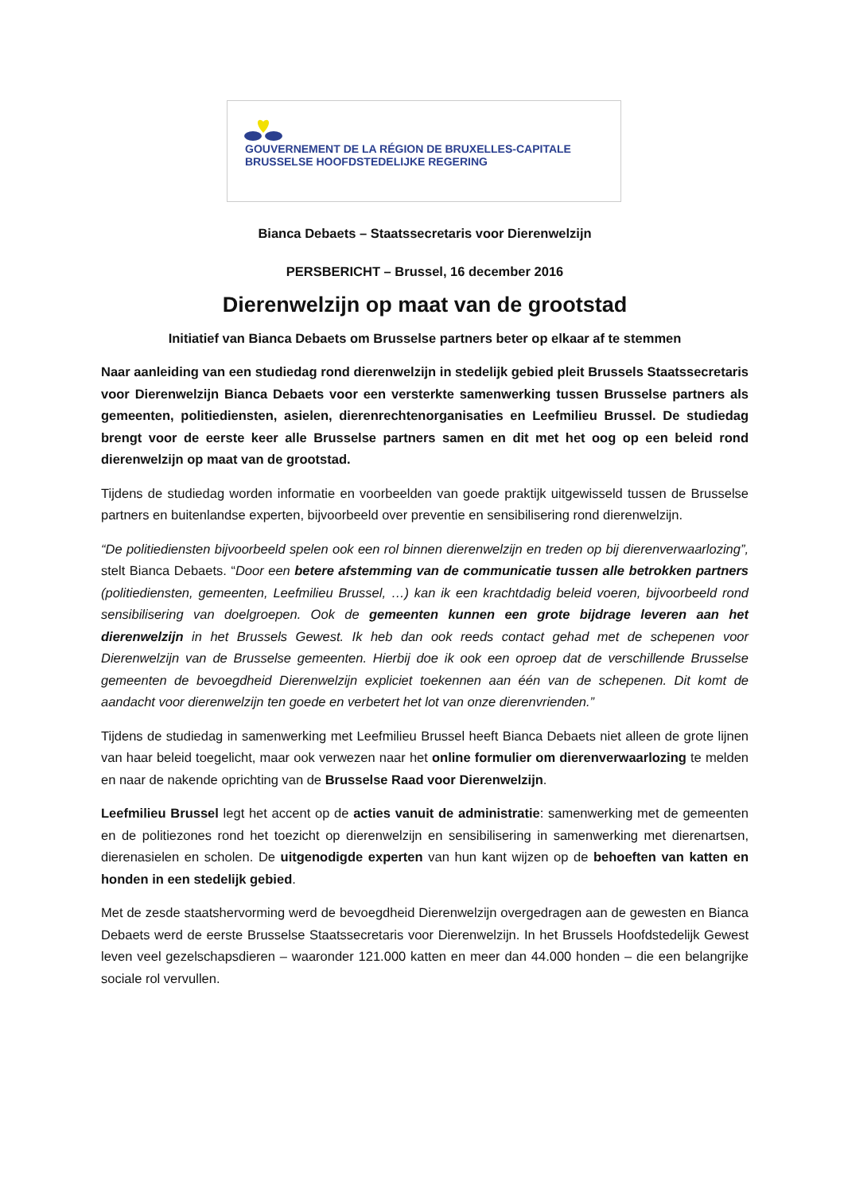GOUVERNEMENT DE LA RÉGION DE BRUXELLES-CAPITALE
BRUSSELSE HOOFDSTEDELIJKE REGERING
Bianca Debaets – Staatssecretaris voor Dierenwelzijn
PERSBERICHT – Brussel, 16 december 2016
Dierenwelzijn op maat van de grootstad
Initiatief van Bianca Debaets om Brusselse partners beter op elkaar af te stemmen
Naar aanleiding van een studiedag rond dierenwelzijn in stedelijk gebied pleit Brussels Staatssecretaris voor Dierenwelzijn Bianca Debaets voor een versterkte samenwerking tussen Brusselse partners als gemeenten, politiediensten, asielen, dierenrechtenorganisaties en Leefmilieu Brussel. De studiedag brengt voor de eerste keer alle Brusselse partners samen en dit met het oog op een beleid rond dierenwelzijn op maat van de grootstad.
Tijdens de studiedag worden informatie en voorbeelden van goede praktijk uitgewisseld tussen de Brusselse partners en buitenlandse experten, bijvoorbeeld over preventie en sensibilisering rond dierenwelzijn.
“De politiediensten bijvoorbeeld spelen ook een rol binnen dierenwelzijn en treden op bij dierenverwaarlozing”, stelt Bianca Debaets. “Door een betere afstemming van de communicatie tussen alle betrokken partners (politiediensten, gemeenten, Leefmilieu Brussel, …) kan ik een krachtdadig beleid voeren, bijvoorbeeld rond sensibilisering van doelgroepen. Ook de gemeenten kunnen een grote bijdrage leveren aan het dierenwelzijn in het Brussels Gewest. Ik heb dan ook reeds contact gehad met de schepenen voor Dierenwelzijn van de Brusselse gemeenten. Hierbij doe ik ook een oproep dat de verschillende Brusselse gemeenten de bevoegdheid Dierenwelzijn expliciet toekennen aan één van de schepenen. Dit komt de aandacht voor dierenwelzijn ten goede en verbetert het lot van onze dierenvrienden.”
Tijdens de studiedag in samenwerking met Leefmilieu Brussel heeft Bianca Debaets niet alleen de grote lijnen van haar beleid toegelicht, maar ook verwezen naar het online formulier om dierenverwaarlozing te melden en naar de nakende oprichting van de Brusselse Raad voor Dierenwelzijn.
Leefmilieu Brussel legt het accent op de acties vanuit de administratie: samenwerking met de gemeenten en de politiezones rond het toezicht op dierenwelzijn en sensibilisering in samenwerking met dierenartsen, dierenasielen en scholen. De uitgenodigde experten van hun kant wijzen op de behoeften van katten en honden in een stedelijk gebied.
Met de zesde staatshervorming werd de bevoegdheid Dierenwelzijn overgedragen aan de gewesten en Bianca Debaets werd de eerste Brusselse Staatssecretaris voor Dierenwelzijn. In het Brussels Hoofdstedelijk Gewest leven veel gezelschapsdieren – waaronder 121.000 katten en meer dan 44.000 honden – die een belangrijke sociale rol vervullen.